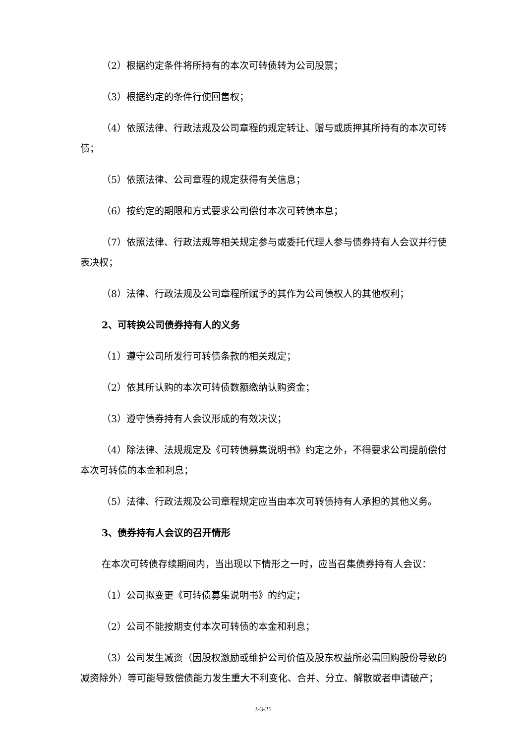（2）根据约定条件将所持有的本次可转债转为公司股票；
（3）根据约定的条件行使回售权；
（4）依照法律、行政法规及公司章程的规定转让、赠与或质押其所持有的本次可转债；
（5）依照法律、公司章程的规定获得有关信息；
（6）按约定的期限和方式要求公司偿付本次可转债本息；
（7）依照法律、行政法规等相关规定参与或委托代理人参与债券持有人会议并行使表决权；
（8）法律、行政法规及公司章程所赋予的其作为公司债权人的其他权利；
2、可转换公司债券持有人的义务
（1）遵守公司所发行可转债条款的相关规定；
（2）依其所认购的本次可转债数额缴纳认购资金；
（3）遵守债券持有人会议形成的有效决议；
（4）除法律、法规规定及《可转债募集说明书》约定之外，不得要求公司提前偿付本次可转债的本金和利息；
（5）法律、行政法规及公司章程规定应当由本次可转债持有人承担的其他义务。
3、债券持有人会议的召开情形
在本次可转债存续期间内，当出现以下情形之一时，应当召集债券持有人会议：
（1）公司拟变更《可转债募集说明书》的约定；
（2）公司不能按期支付本次可转债的本金和利息；
（3）公司发生减资（因股权激励或维护公司价值及股东权益所必需回购股份导致的减资除外）等可能导致偿债能力发生重大不利变化、合并、分立、解散或者申请破产；
3-3-21